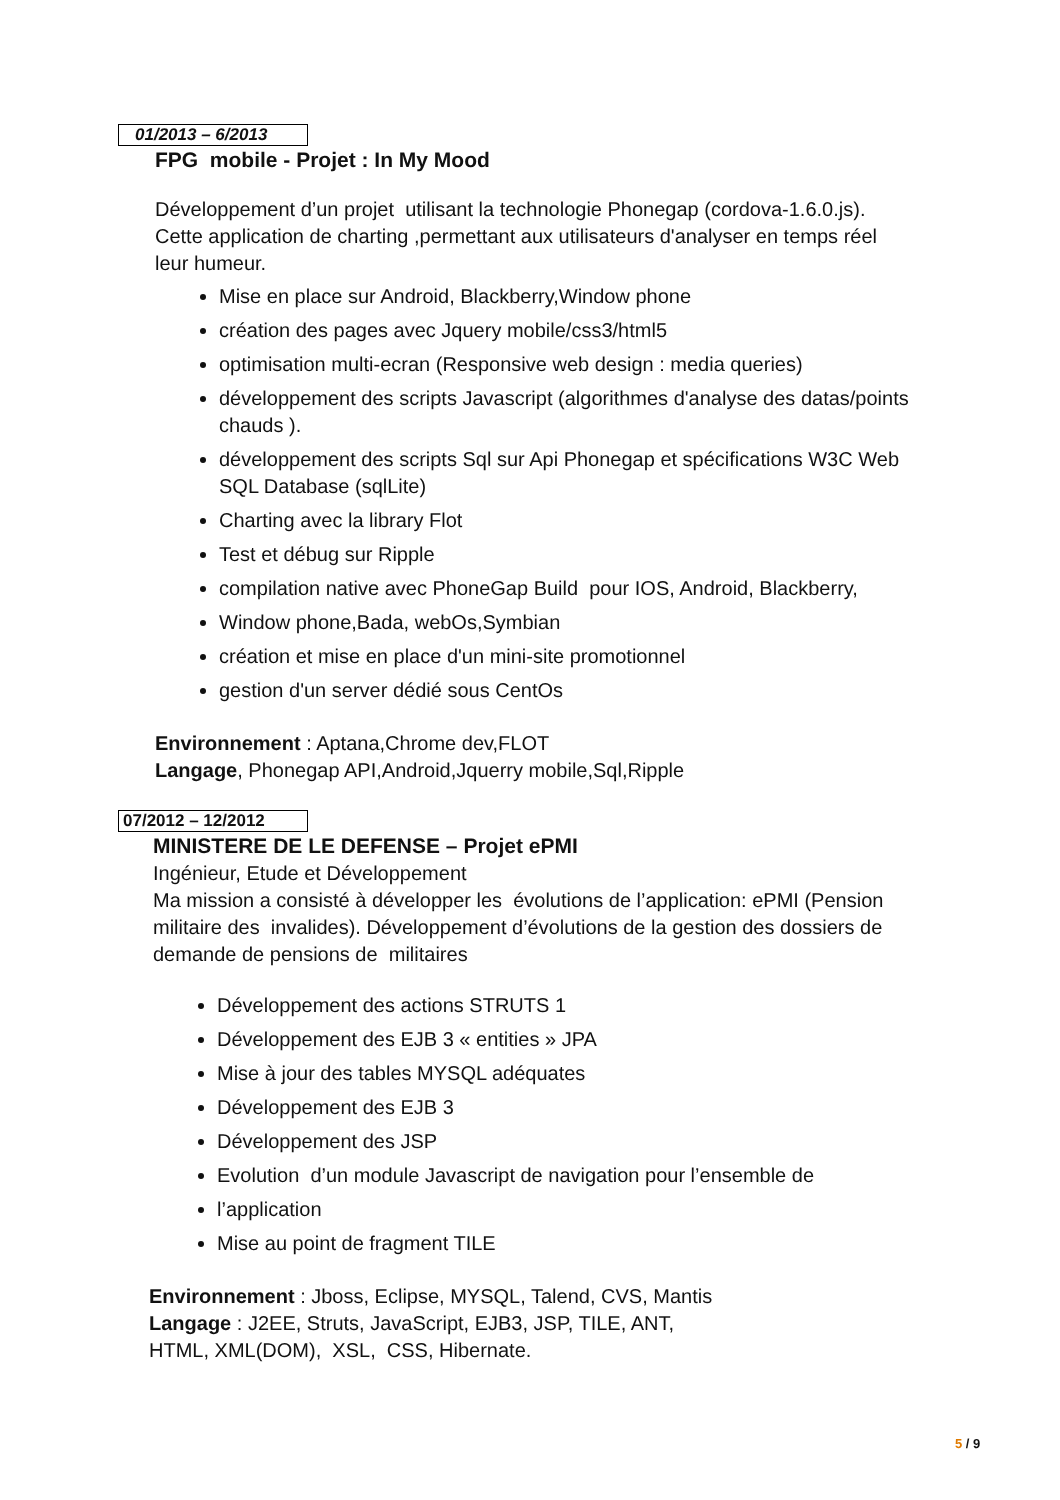01/2013 – 6/2013
FPG mobile - Projet : In My Mood
Développement d’un projet utilisant la technologie Phonegap (cordova-1.6.0.js). Cette application de charting ,permettant aux utilisateurs d'analyser en temps réel leur humeur.
Mise en place sur Android, Blackberry,Window phone
création des pages avec Jquery mobile/css3/html5
optimisation multi-ecran (Responsive web design : media queries)
développement des scripts Javascript (algorithmes d'analyse des datas/points chauds ).
développement des scripts Sql sur Api Phonegap et spécifications W3C Web SQL Database (sqlLite)
Charting avec la library Flot
Test et débug sur Ripple
compilation native avec PhoneGap Build pour IOS, Android, Blackberry,
Window phone,Bada, webOs,Symbian
création et mise en place d'un mini-site promotionnel
gestion d'un server dédié sous CentOs
Environnement : Aptana,Chrome dev,FLOT
Langage, Phonegap API,Android,Jquerry mobile,Sql,Ripple
07/2012 – 12/2012
MINISTERE DE LE DEFENSE – Projet ePMI
Ingénieur, Etude et Développement
Ma mission a consisté à développer les évolutions de l’application: ePMI (Pension militaire des invalides). Développement d’évolutions de la gestion des dossiers de demande de pensions de militaires
Développement des actions STRUTS 1
Développement des EJB 3 « entities » JPA
Mise à jour des tables MYSQL adéquates
Développement des EJB 3
Développement des JSP
Evolution d’un module Javascript de navigation pour l’ensemble de
l’application
Mise au point de fragment TILE
Environnement : Jboss, Eclipse, MYSQL, Talend, CVS, Mantis
Langage : J2EE, Struts, JavaScript, EJB3, JSP, TILE, ANT,
HTML, XML(DOM), XSL, CSS, Hibernate.
5 / 9